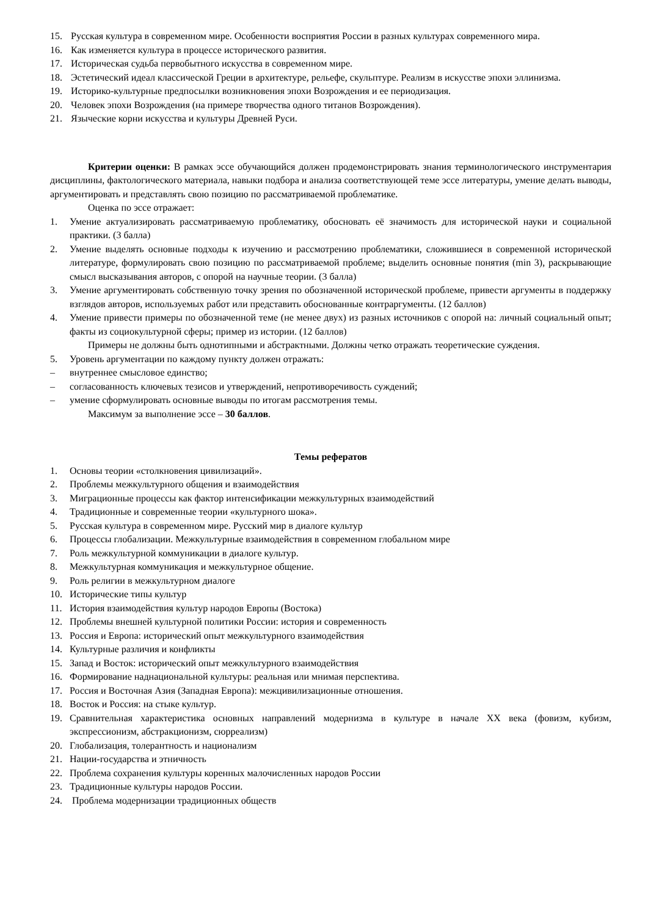15. Русская культура в современном мире. Особенности восприятия России в разных культурах современного мира.
16. Как изменяется культура в процессе исторического развития.
17. Историческая судьба первобытного искусства в современном мире.
18. Эстетический идеал классической Греции в архитектуре, рельефе, скульптуре. Реализм в искусстве эпохи эллинизма.
19. Историко-культурные предпосылки возникновения эпохи Возрождения и ее периодизация.
20. Человек эпохи Возрождения (на примере творчества одного титанов Возрождения).
21. Языческие корни искусства и культуры Древней Руси.
Критерии оценки: В рамках эссе обучающийся должен продемонстрировать знания терминологического инструментария дисциплины, фактологического материала, навыки подбора и анализа соответствующей теме эссе литературы, умение делать выводы, аргументировать и представлять свою позицию по рассматриваемой проблематике.
Оценка по эссе отражает:
1. Умение актуализировать рассматриваемую проблематику, обосновать её значимость для исторической науки и социальной практики. (3 балла)
2. Умение выделять основные подходы к изучению и рассмотрению проблематики, сложившиеся в современной исторической литературе, формулировать свою позицию по рассматриваемой проблеме; выделить основные понятия (min 3), раскрывающие смысл высказывания авторов, с опорой на научные теории. (3 балла)
3. Умение аргументировать собственную точку зрения по обозначенной исторической проблеме, привести аргументы в поддержку взглядов авторов, используемых работ или представить обоснованные контраргументы. (12 баллов)
4. Умение привести примеры по обозначенной теме (не менее двух) из разных источников с опорой на: личный социальный опыт; факты из социокультурной сферы; пример из истории. (12 баллов)
Примеры не должны быть однотипными и абстрактными. Должны четко отражать теоретические суждения.
5. Уровень аргументации по каждому пункту должен отражать:
– внутреннее смысловое единство;
– согласованность ключевых тезисов и утверждений, непротиворечивость суждений;
– умение сформулировать основные выводы по итогам рассмотрения темы.
Максимум за выполнение эссе – 30 баллов.
Темы рефератов
1. Основы теории «столкновения цивилизаций».
2. Проблемы межкультурного общения и взаимодействия
3. Миграционные процессы как фактор интенсификации межкультурных взаимодействий
4. Традиционные и современные теории «культурного шока».
5. Русская культура в современном мире. Русский мир в диалоге культур
6. Процессы глобализации. Межкультурные взаимодействия в современном глобальном мире
7. Роль межкультурной коммуникации в диалоге культур.
8. Межкультурная коммуникация и межкультурное общение.
9. Роль религии в межкультурном диалоге
10. Исторические типы культур
11. История взаимодействия культур народов Европы (Востока)
12. Проблемы внешней культурной политики России: история и современность
13. Россия и Европа: исторический опыт межкультурного взаимодействия
14. Культурные различия и конфликты
15. Запад и Восток: исторический опыт межкультурного взаимодействия
16. Формирование наднациональной культуры: реальная или мнимая перспектива.
17. Россия и Восточная Азия (Западная Европа): межцивилизационные отношения.
18. Восток и Россия: на стыке культур.
19. Сравнительная характеристика основных направлений модернизма в культуре в начале XX века (фовизм, кубизм, экспрессионизм, абстракционизм, сюрреализм)
20. Глобализация, толерантность и национализм
21. Нации-государства и этничность
22. Проблема сохранения культуры коренных малочисленных народов России
23. Традиционные культуры народов России.
24. Проблема модернизации традиционных обществ